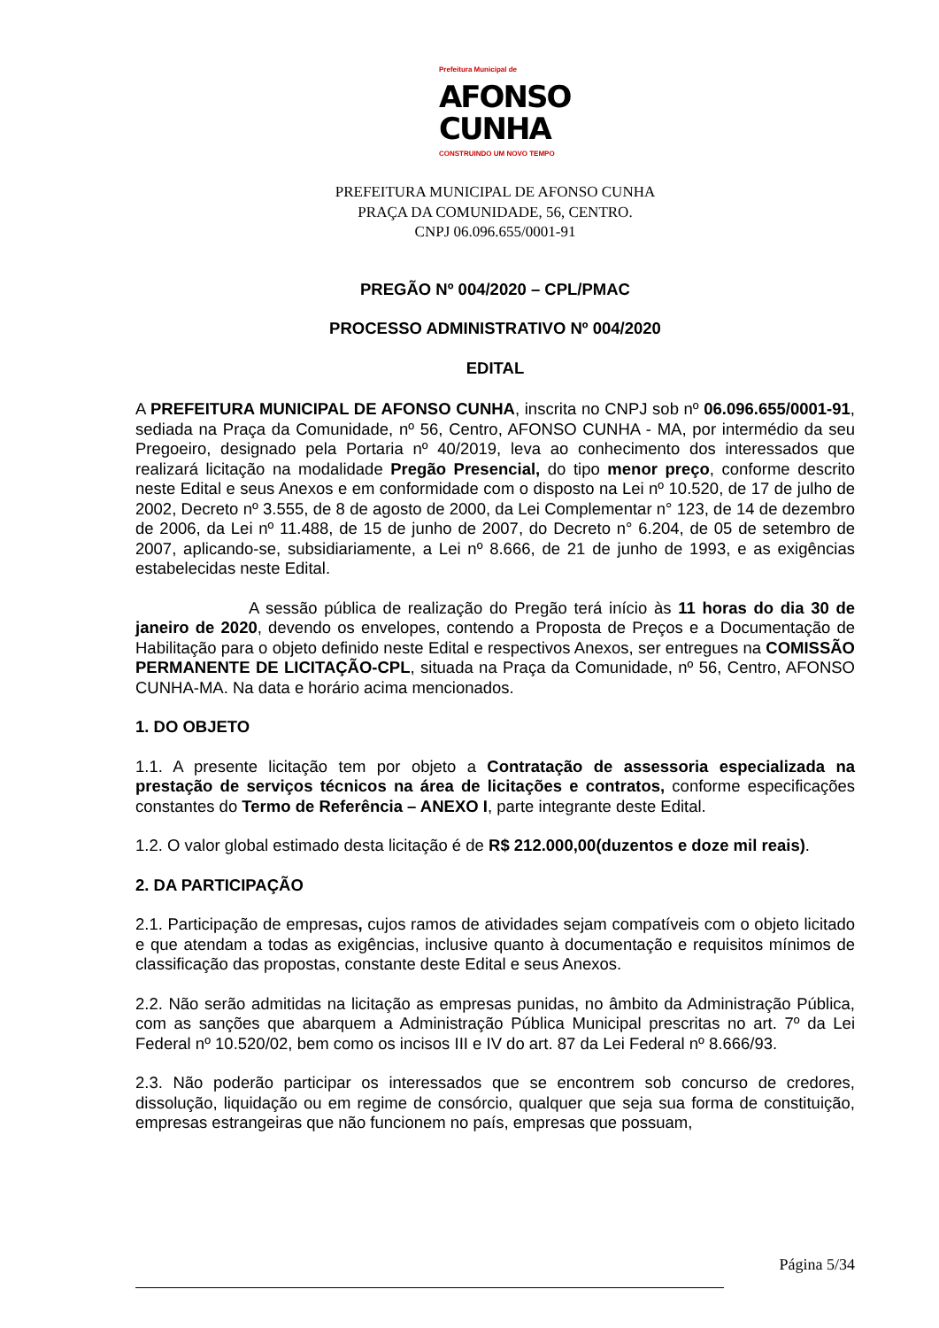Prefeitura Municipal de
AFONSO
CUNHA
CONSTRUINDO UM NOVO TEMPO
PREFEITURA MUNICIPAL DE AFONSO CUNHA
PRAÇA DA COMUNIDADE, 56, CENTRO.
CNPJ 06.096.655/0001-91
PREGÃO Nº 004/2020 – CPL/PMAC
PROCESSO ADMINISTRATIVO Nº 004/2020
EDITAL
A PREFEITURA MUNICIPAL DE AFONSO CUNHA, inscrita no CNPJ sob nº 06.096.655/0001-91, sediada na Praça da Comunidade, nº 56, Centro, AFONSO CUNHA - MA, por intermédio da seu Pregoeiro, designado pela Portaria nº 40/2019, leva ao conhecimento dos interessados que realizará licitação na modalidade Pregão Presencial, do tipo menor preço, conforme descrito neste Edital e seus Anexos e em conformidade com o disposto na Lei nº 10.520, de 17 de julho de 2002, Decreto nº 3.555, de 8 de agosto de 2000, da Lei Complementar n° 123, de 14 de dezembro de 2006, da Lei nº 11.488, de 15 de junho de 2007, do Decreto n° 6.204, de 05 de setembro de 2007, aplicando-se, subsidiariamente, a Lei nº 8.666, de 21 de junho de 1993, e as exigências estabelecidas neste Edital.
A sessão pública de realização do Pregão terá início às 11 horas do dia 30 de janeiro de 2020, devendo os envelopes, contendo a Proposta de Preços e a Documentação de Habilitação para o objeto definido neste Edital e respectivos Anexos, ser entregues na COMISSÃO PERMANENTE DE LICITAÇÃO-CPL, situada na Praça da Comunidade, nº 56, Centro, AFONSO CUNHA-MA. Na data e horário acima mencionados.
1. DO OBJETO
1.1. A presente licitação tem por objeto a Contratação de assessoria especializada na prestação de serviços técnicos na área de licitações e contratos, conforme especificações constantes do Termo de Referência – ANEXO I, parte integrante deste Edital.
1.2. O valor global estimado desta licitação é de R$ 212.000,00(duzentos e doze mil reais).
2. DA PARTICIPAÇÃO
2.1. Participação de empresas, cujos ramos de atividades sejam compatíveis com o objeto licitado e que atendam a todas as exigências, inclusive quanto à documentação e requisitos mínimos de classificação das propostas, constante deste Edital e seus Anexos.
2.2. Não serão admitidas na licitação as empresas punidas, no âmbito da Administração Pública, com as sanções que abarquem a Administração Pública Municipal prescritas no art. 7º da Lei Federal nº 10.520/02, bem como os incisos III e IV do art. 87 da Lei Federal nº 8.666/93.
2.3. Não poderão participar os interessados que se encontrem sob concurso de credores, dissolução, liquidação ou em regime de consórcio, qualquer que seja sua forma de constituição, empresas estrangeiras que não funcionem no país, empresas que possuam,
Página 5/34